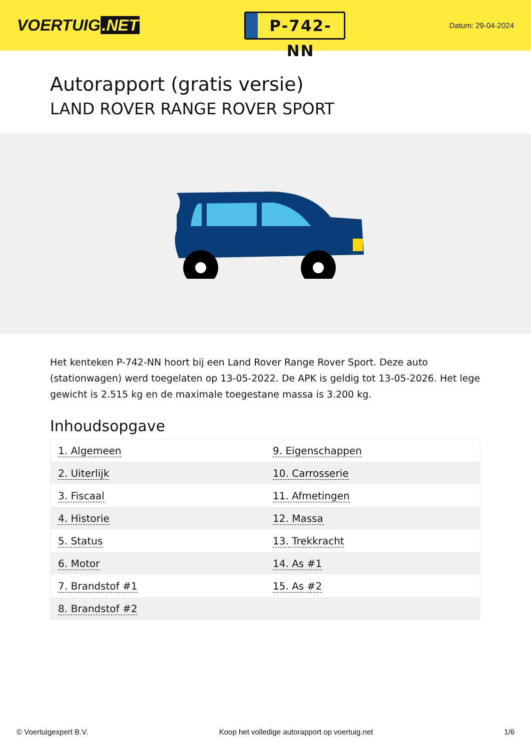VOERTUIG.NET
P-742-NN
Datum: 29-04-2024
Autorapport (gratis versie)
LAND ROVER RANGE ROVER SPORT
Het kenteken P-742-NN hoort bij een Land Rover Range Rover Sport. Deze auto (stationwagen) werd toegelaten op 13-05-2022. De APK is geldig tot 13-05-2026. Het lege gewicht is 2.515 kg en de maximale toegestane massa is 3.200 kg.
Inhoudsopgave
| 1. Algemeen | 9. Eigenschappen |
| 2. Uiterlijk | 10. Carrosserie |
| 3. Fiscaal | 11. Afmetingen |
| 4. Historie | 12. Massa |
| 5. Status | 13. Trekkracht |
| 6. Motor | 14. As #1 |
| 7. Brandstof #1 | 15. As #2 |
| 8. Brandstof #2 | |
© Voertuigexpert B.V. Koop het volledige autorapport op voertuig.net 1/6